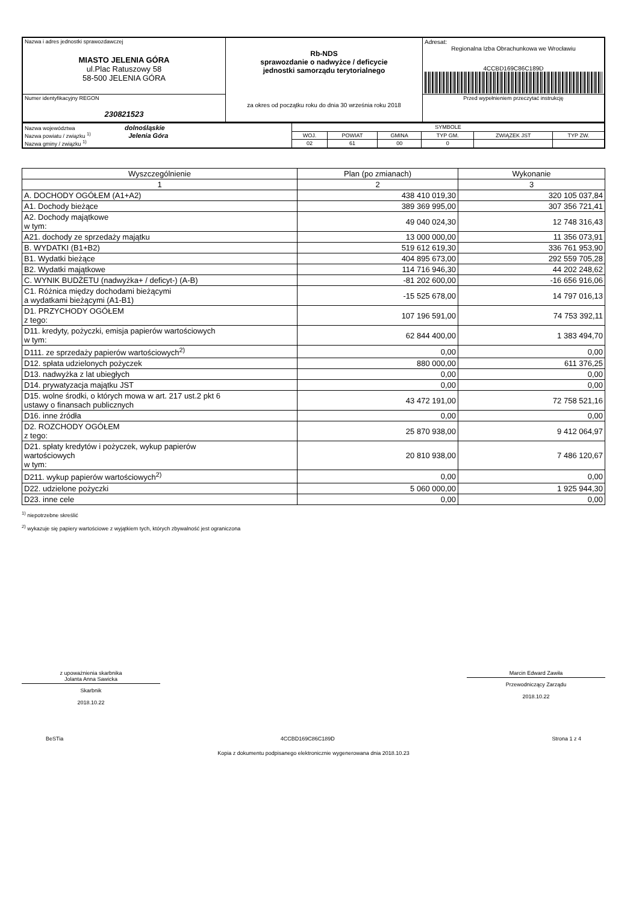| Nazwa i adres jednostki sprawozdawczej MIASTO JELENIA GÓRA ul.Plac Ratuszowy 58 58-500 JELENIA GÓRA | Rb-NDS sprawozdanie o nadwyżce / deficycie jednostki samorządu terytorialnego za okres od początku roku do dnia 30 września roku 2018 | Adresat: Regionalna Izba Obrachunkowa we Wrocławiu 4CCBD169C86C189D |
| Numer identyfikacyjny REGON 230821523 | | Przed wypełnieniem przeczytać instrukcję |
| Nazwa województwa dolnośląskie Nazwa powiatu / związku <sup>1)</sup> Jelenia Góra Nazwa gminy / związku <sup>1)</sup> | SYMBOLE | | | | | |
| | WOJ. | POWIAT | GMINA | TYP GM. | ZWIĄZEK JST | TYP ZW. |
| | 02 | 61 | 00 | 0 | | |
| Wyszczególnienie | Plan (po zmianach) | Wykonanie |
| --- | --- | --- |
| 1 | 2 | 3 |
| A. DOCHODY OGÓŁEM (A1+A2) | 438 410 019,30 | 320 105 037,84 |
| A1. Dochody bieżące | 389 369 995,00 | 307 356 721,41 |
| A2. Dochody majątkowe w tym: | 49 040 024,30 | 12 748 316,43 |
| A21. dochody ze sprzedaży majątku | 13 000 000,00 | 11 356 073,91 |
| B. WYDATKI (B1+B2) | 519 612 619,30 | 336 761 953,90 |
| B1. Wydatki bieżące | 404 895 673,00 | 292 559 705,28 |
| B2. Wydatki majątkowe | 114 716 946,30 | 44 202 248,62 |
| C. WYNIK BUDŻETU (nadwyżka+ / deficyt-) (A-B) | -81 202 600,00 | -16 656 916,06 |
| C1. Różnica między dochodami bieżącymi a wydatkami bieżącymi (A1-B1) | -15 525 678,00 | 14 797 016,13 |
| D1. PRZYCHODY OGÓŁEM z tego: | 107 196 591,00 | 74 753 392,11 |
| D11. kredyty, pożyczki, emisja papierów wartościowych w tym: | 62 844 400,00 | 1 383 494,70 |
| D111. ze sprzedaży papierów wartościowych<sup>2)</sup> | 0,00 | 0,00 |
| D12. spłata udzielonych pożyczek | 880 000,00 | 611 376,25 |
| D13. nadwyżka z lat ubiegłych | 0,00 | 0,00 |
| D14. prywatyzacja majątku JST | 0,00 | 0,00 |
| D15. wolne środki, o których mowa w art. 217 ust.2 pkt 6 ustawy o finansach publicznych | 43 472 191,00 | 72 758 521,16 |
| D16. inne źródła | 0,00 | 0,00 |
| D2. ROZCHODY OGÓŁEM z tego: | 25 870 938,00 | 9 412 064,97 |
| D21. spłaty kredytów i pożyczek, wykup papierów wartościowych w tym: | 20 810 938,00 | 7 486 120,67 |
| D211. wykup papierów wartościowych<sup>2)</sup> | 0,00 | 0,00 |
| D22. udzielone pożyczki | 5 060 000,00 | 1 925 944,30 |
| D23. inne cele | 0,00 | 0,00 |
<sup>1)</sup> niepotrzebne skreślić
<sup>2)</sup> wykazuje się papiery wartościowe z wyjątkiem tych, których zbywalność jest ograniczona
z upoważnienia skarbnika
Jolanta Anna Sawicka
Skarbnik
2018.10.22
Marcin Edward Zawiła
Przewodniczący Zarządu
2018.10.22
BeSTia 4CCBD169C86C189D Strona 1 z 4
Kopia z dokumentu podpisanego elektronicznie wygenerowana dnia 2018.10.23